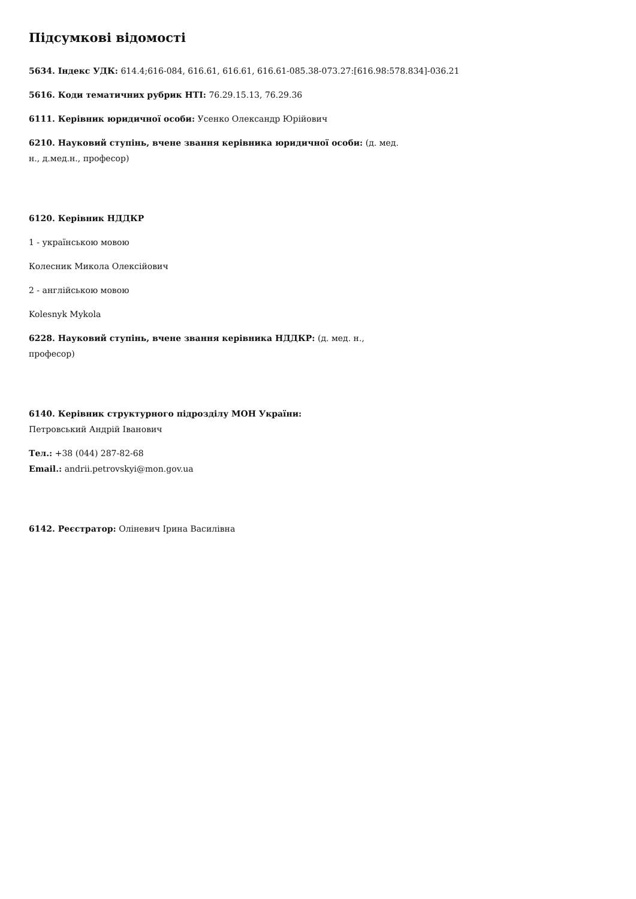Підсумкові відомості
5634. Індекс УДК: 614.4;616-084, 616.61, 616.61, 616.61-085.38-073.27:[616.98:578.834]-036.21
5616. Коди тематичних рубрик НТІ: 76.29.15.13, 76.29.36
6111. Керівник юридичної особи: Усенко Олександр Юрійович
6210. Науковий ступінь, вчене звання керівника юридичної особи: (д. мед. н., д.мед.н., професор)
6120. Керівник НДДКР
1 - українською мовою
Колесник Микола Олексійович
2 - англійською мовою
Kolesnyk Mykola
6228. Науковий ступінь, вчене звання керівника НДДКР: (д. мед. н., професор)
6140. Керівник структурного підрозділу МОН України:
Петровський Андрій Іванович
Тел.: +38 (044) 287-82-68
Email.: andrii.petrovskyi@mon.gov.ua
6142. Реєстратор: Оліневич Ірина Василівна